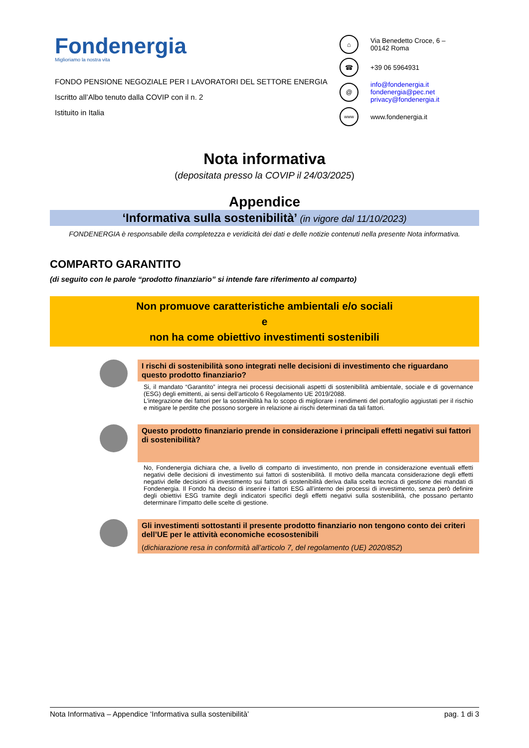Fondenergia
Miglioriamo la nostra vita
FONDO PENSIONE NEGOZIALE PER I LAVORATORI DEL SETTORE ENERGIA
Iscritto all’Albo tenuto dalla COVIP con il n. 2
Istituito in Italia
⌂
Via Benedetto Croce, 6 –
00142 Roma
☎
+39 06 5964931
@
info@fondenergia.it
fondenergia@pec.net
privacy@fondenergia.it
www
www.fondenergia.it
Nota informativa
(depositata presso la COVIP il 24/03/2025)
Appendice
‘Informativa sulla sostenibilità’ (in vigore dal 11/10/2023)
FONDENERGIA è responsabile della completezza e veridicità dei dati e delle notizie contenuti nella presente Nota informativa.
COMPARTO GARANTITO
(di seguito con le parole “prodotto finanziario” si intende fare riferimento al comparto)
Non promuove caratteristiche ambientali e/o sociali
e
non ha come obiettivo investimenti sostenibili
I rischi di sostenibilità sono integrati nelle decisioni di investimento che riguardano questo prodotto finanziario?
Si, il mandato “Garantito” integra nei processi decisionali aspetti di sostenibilità ambientale, sociale e di governance (ESG) degli emittenti, ai sensi dell’articolo 6 Regolamento UE 2019/2088.
L'integrazione dei fattori per la sostenibilità ha lo scopo di migliorare i rendimenti del portafoglio aggiustati per il rischio e mitigare le perdite che possono sorgere in relazione ai rischi determinati da tali fattori.
Questo prodotto finanziario prende in considerazione i principali effetti negativi sui fattori di sostenibilità?
No, Fondenergia dichiara che, a livello di comparto di investimento, non prende in considerazione eventuali effetti negativi delle decisioni di investimento sui fattori di sostenibilità. Il motivo della mancata considerazione degli effetti negativi delle decisioni di investimento sui fattori di sostenibilità deriva dalla scelta tecnica di gestione dei mandati di Fondenergia. Il Fondo ha deciso di inserire i fattori ESG all’interno dei processi di investimento, senza però definire degli obiettivi ESG tramite degli indicatori specifici degli effetti negativi sulla sostenibilità, che possano pertanto determinare l’impatto delle scelte di gestione.
Gli investimenti sottostanti il presente prodotto finanziario non tengono conto dei criteri dell’UE per le attività economiche ecosostenibili
(dichiarazione resa in conformità all’articolo 7, del regolamento (UE) 2020/852)
Nota Informativa – Appendice ‘Informativa sulla sostenibilità’ pag. 1 di 3